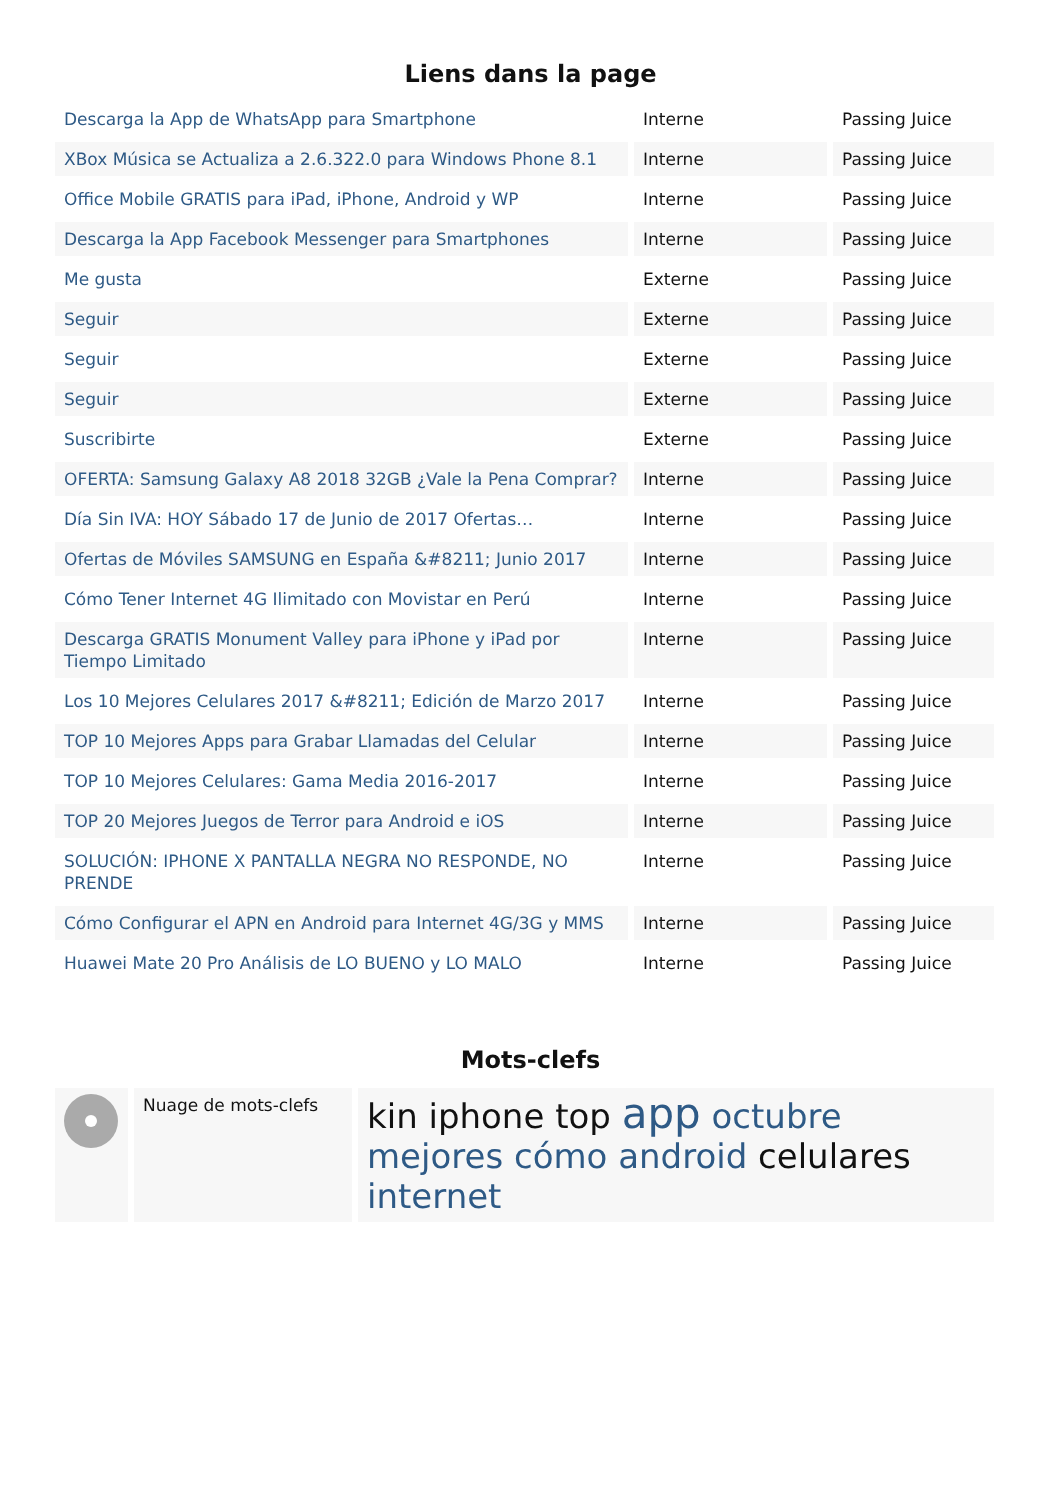Liens dans la page
| Descarga la App de WhatsApp para Smartphone | Interne | Passing Juice |
| XBox Música se Actualiza a 2.6.322.0 para Windows Phone 8.1 | Interne | Passing Juice |
| Office Mobile GRATIS para iPad, iPhone, Android y WP | Interne | Passing Juice |
| Descarga la App Facebook Messenger para Smartphones | Interne | Passing Juice |
| Me gusta | Externe | Passing Juice |
| Seguir | Externe | Passing Juice |
| Seguir | Externe | Passing Juice |
| Seguir | Externe | Passing Juice |
| Suscribirte | Externe | Passing Juice |
| OFERTA: Samsung Galaxy A8 2018 32GB ¿Vale la Pena Comprar? | Interne | Passing Juice |
| Día Sin IVA: HOY Sábado 17 de Junio de 2017 Ofertas… | Interne | Passing Juice |
| Ofertas de Móviles SAMSUNG en España &#8211; Junio 2017 | Interne | Passing Juice |
| Cómo Tener Internet 4G Ilimitado con Movistar en Perú | Interne | Passing Juice |
| Descarga GRATIS Monument Valley para iPhone y iPad por Tiempo Limitado | Interne | Passing Juice |
| Los 10 Mejores Celulares 2017 &#8211; Edición de Marzo 2017 | Interne | Passing Juice |
| TOP 10 Mejores Apps para Grabar Llamadas del Celular | Interne | Passing Juice |
| TOP 10 Mejores Celulares: Gama Media 2016-2017 | Interne | Passing Juice |
| TOP 20 Mejores Juegos de Terror para Android e iOS | Interne | Passing Juice |
| SOLUCIÓN: IPHONE X PANTALLA NEGRA NO RESPONDE, NO PRENDE | Interne | Passing Juice |
| Cómo Configurar el APN en Android para Internet 4G/3G y MMS | Interne | Passing Juice |
| Huawei Mate 20 Pro Análisis de LO BUENO y LO MALO | Interne | Passing Juice |
Mots-clefs
| | Nuage de mots-clefs | kin iphone top app octubre mejores cómo android celulares internet |